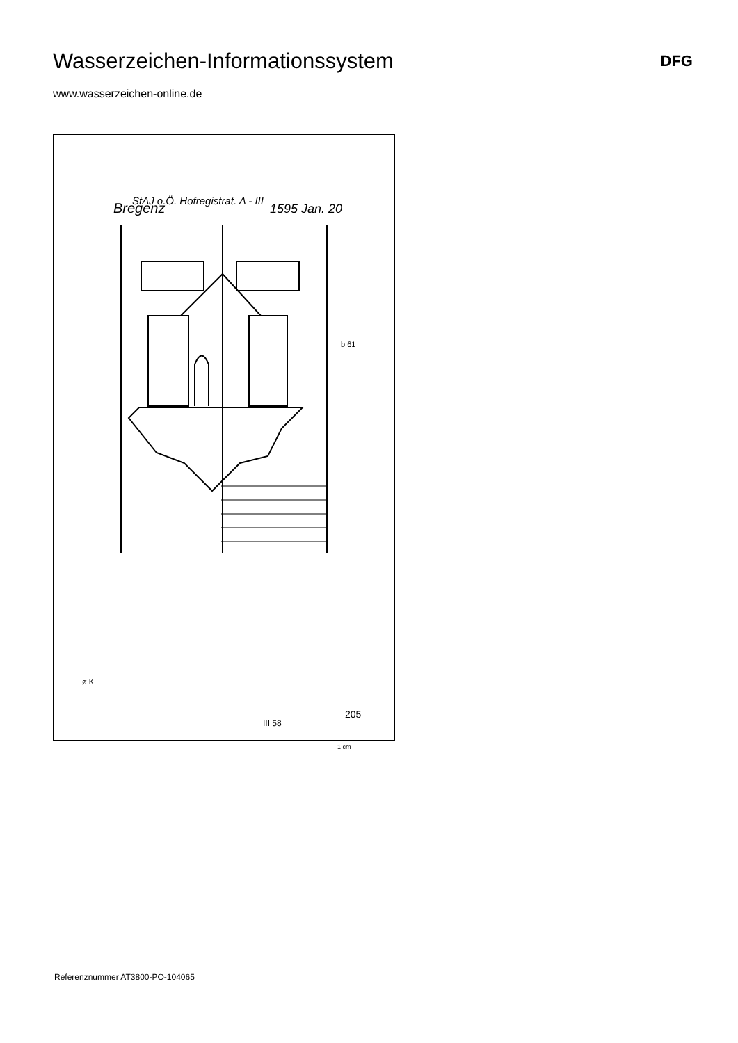Wasserzeichen-Informationssystem
DFG
www.wasserzeichen-online.de
StAJ o.Ö. Hofregistrat. A - III
Bregenz
1595 Jan. 20
b 61
ø K
III 58
205
1 cm
Referenznummer AT3800-PO-104065